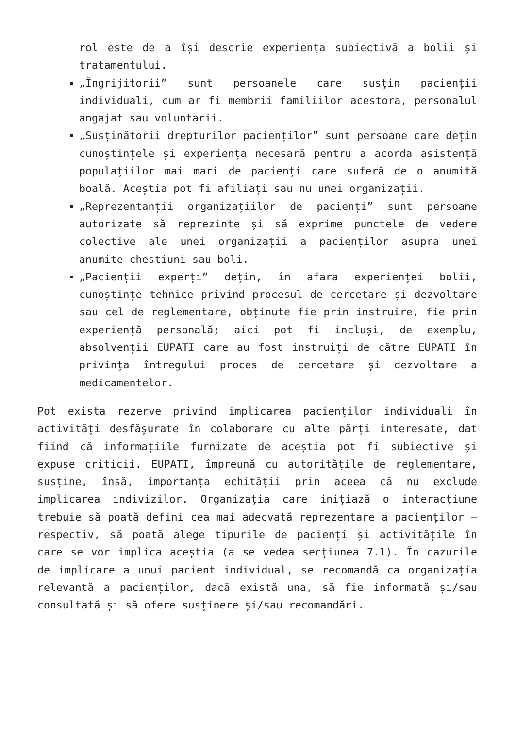rol este de a își descrie experiența subiectivă a bolii și tratamentului.
„Îngrijitorii” sunt persoanele care susțin pacienții individuali, cum ar fi membrii familiilor acestora, personalul angajat sau voluntarii.
„Susținătorii drepturilor pacienților” sunt persoane care dețin cunoștințele și experiența necesară pentru a acorda asistență populațiilor mai mari de pacienți care suferă de o anumită boală. Aceștia pot fi afiliați sau nu unei organizații.
„Reprezentanții organizațiilor de pacienți” sunt persoane autorizate să reprezinte și să exprime punctele de vedere colective ale unei organizații a pacienților asupra unei anumite chestiuni sau boli.
„Pacienții experți” dețin, în afara experienței bolii, cunoștințe tehnice privind procesul de cercetare și dezvoltare sau cel de reglementare, obținute fie prin instruire, fie prin experiență personală; aici pot fi incluși, de exemplu, absolvenții EUPATI care au fost instruiți de către EUPATI în privința întregului proces de cercetare și dezvoltare a medicamentelor.
Pot exista rezerve privind implicarea pacienților individuali în activități desfășurate în colaborare cu alte părți interesate, dat fiind că informațiile furnizate de aceștia pot fi subiective și expuse criticii. EUPATI, împreună cu autoritățile de reglementare, susține, însă, importanța echității prin aceea că nu exclude implicarea indivizilor. Organizația care inițiază o interacțiune trebuie să poată defini cea mai adecvată reprezentare a pacienților – respectiv, să poată alege tipurile de pacienți și activitățile în care se vor implica aceștia (a se vedea secțiunea 7.1). În cazurile de implicare a unui pacient individual, se recomandă ca organizația relevantă a pacienților, dacă există una, să fie informată și/sau consultată și să ofere susținere și/sau recomandări.